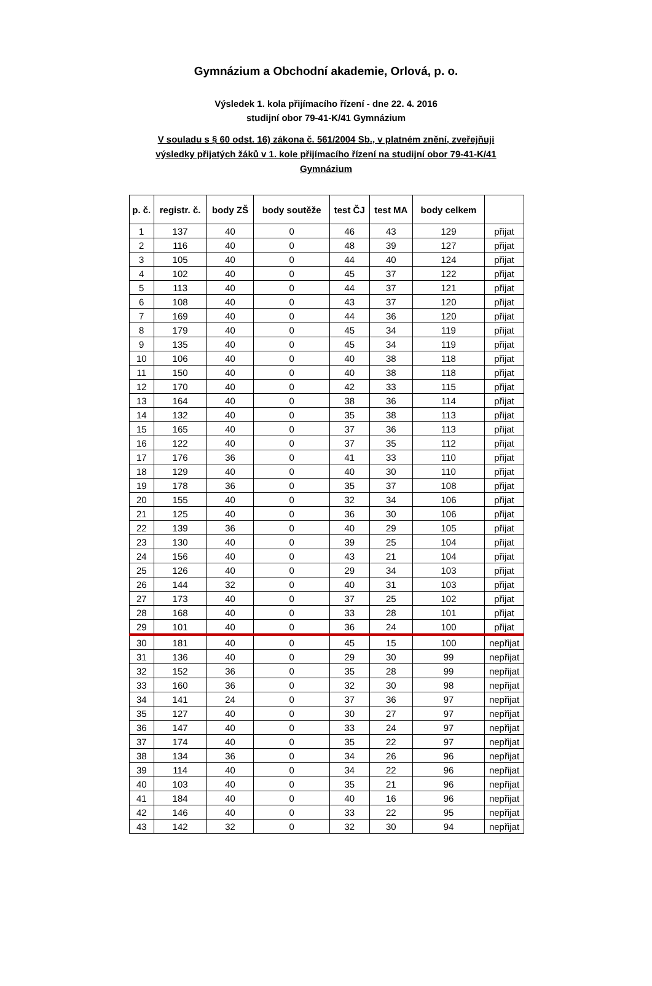Gymnázium a Obchodní akademie, Orlová, p. o.
Výsledek 1. kola přijímacího řízení - dne 22. 4. 2016
studijní obor 79-41-K/41 Gymnázium
V souladu s § 60 odst. 16) zákona č. 561/2004 Sb., v platném znění, zveřejňuji
výsledky přijatých žáků v 1. kole přijímacího řízení na studijní obor 79-41-K/41
Gymnázium
| p. č. | registr. č. | body ZŠ | body soutěže | test ČJ | test MA | body celkem | |
| --- | --- | --- | --- | --- | --- | --- | --- |
| 1 | 137 | 40 | 0 | 46 | 43 | 129 | přijat |
| 2 | 116 | 40 | 0 | 48 | 39 | 127 | přijat |
| 3 | 105 | 40 | 0 | 44 | 40 | 124 | přijat |
| 4 | 102 | 40 | 0 | 45 | 37 | 122 | přijat |
| 5 | 113 | 40 | 0 | 44 | 37 | 121 | přijat |
| 6 | 108 | 40 | 0 | 43 | 37 | 120 | přijat |
| 7 | 169 | 40 | 0 | 44 | 36 | 120 | přijat |
| 8 | 179 | 40 | 0 | 45 | 34 | 119 | přijat |
| 9 | 135 | 40 | 0 | 45 | 34 | 119 | přijat |
| 10 | 106 | 40 | 0 | 40 | 38 | 118 | přijat |
| 11 | 150 | 40 | 0 | 40 | 38 | 118 | přijat |
| 12 | 170 | 40 | 0 | 42 | 33 | 115 | přijat |
| 13 | 164 | 40 | 0 | 38 | 36 | 114 | přijat |
| 14 | 132 | 40 | 0 | 35 | 38 | 113 | přijat |
| 15 | 165 | 40 | 0 | 37 | 36 | 113 | přijat |
| 16 | 122 | 40 | 0 | 37 | 35 | 112 | přijat |
| 17 | 176 | 36 | 0 | 41 | 33 | 110 | přijat |
| 18 | 129 | 40 | 0 | 40 | 30 | 110 | přijat |
| 19 | 178 | 36 | 0 | 35 | 37 | 108 | přijat |
| 20 | 155 | 40 | 0 | 32 | 34 | 106 | přijat |
| 21 | 125 | 40 | 0 | 36 | 30 | 106 | přijat |
| 22 | 139 | 36 | 0 | 40 | 29 | 105 | přijat |
| 23 | 130 | 40 | 0 | 39 | 25 | 104 | přijat |
| 24 | 156 | 40 | 0 | 43 | 21 | 104 | přijat |
| 25 | 126 | 40 | 0 | 29 | 34 | 103 | přijat |
| 26 | 144 | 32 | 0 | 40 | 31 | 103 | přijat |
| 27 | 173 | 40 | 0 | 37 | 25 | 102 | přijat |
| 28 | 168 | 40 | 0 | 33 | 28 | 101 | přijat |
| 29 | 101 | 40 | 0 | 36 | 24 | 100 | přijat |
| 30 | 181 | 40 | 0 | 45 | 15 | 100 | nepřijat |
| 31 | 136 | 40 | 0 | 29 | 30 | 99 | nepřijat |
| 32 | 152 | 36 | 0 | 35 | 28 | 99 | nepřijat |
| 33 | 160 | 36 | 0 | 32 | 30 | 98 | nepřijat |
| 34 | 141 | 24 | 0 | 37 | 36 | 97 | nepřijat |
| 35 | 127 | 40 | 0 | 30 | 27 | 97 | nepřijat |
| 36 | 147 | 40 | 0 | 33 | 24 | 97 | nepřijat |
| 37 | 174 | 40 | 0 | 35 | 22 | 97 | nepřijat |
| 38 | 134 | 36 | 0 | 34 | 26 | 96 | nepřijat |
| 39 | 114 | 40 | 0 | 34 | 22 | 96 | nepřijat |
| 40 | 103 | 40 | 0 | 35 | 21 | 96 | nepřijat |
| 41 | 184 | 40 | 0 | 40 | 16 | 96 | nepřijat |
| 42 | 146 | 40 | 0 | 33 | 22 | 95 | nepřijat |
| 43 | 142 | 32 | 0 | 32 | 30 | 94 | nepřijat |